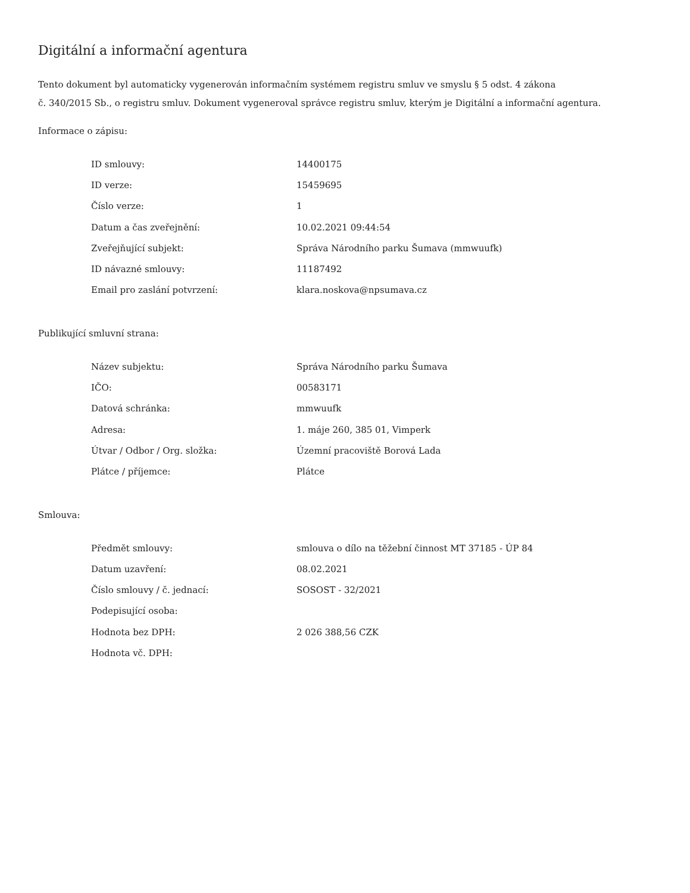Digitální a informační agentura
Tento dokument byl automaticky vygenerován informačním systémem registru smluv ve smyslu § 5 odst. 4 zákona
č. 340/2015 Sb., o registru smluv. Dokument vygeneroval správce registru smluv, kterým je Digitální a informační agentura.
Informace o zápisu:
| ID smlouvy: | 14400175 |
| ID verze: | 15459695 |
| Číslo verze: | 1 |
| Datum a čas zveřejnění: | 10.02.2021 09:44:54 |
| Zveřejňující subjekt: | Správa Národního parku Šumava (mmwuufk) |
| ID návazné smlouvy: | 11187492 |
| Email pro zaslání potvrzení: | klara.noskova@npsumava.cz |
Publikující smluvní strana:
| Název subjektu: | Správa Národního parku Šumava |
| IČO: | 00583171 |
| Datová schránka: | mmwuufk |
| Adresa: | 1. máje 260, 385 01, Vimperk |
| Útvar / Odbor / Org. složka: | Územní pracoviště Borová Lada |
| Plátce / příjemce: | Plátce |
Smlouva:
| Předmět smlouvy: | smlouva o dílo na těžební činnost MT 37185 - ÚP 84 |
| Datum uzavření: | 08.02.2021 |
| Číslo smlouvy / č. jednací: | SOSOST - 32/2021 |
| Podepisující osoba: | |
| Hodnota bez DPH: | 2 026 388,56 CZK |
| Hodnota vč. DPH: | |